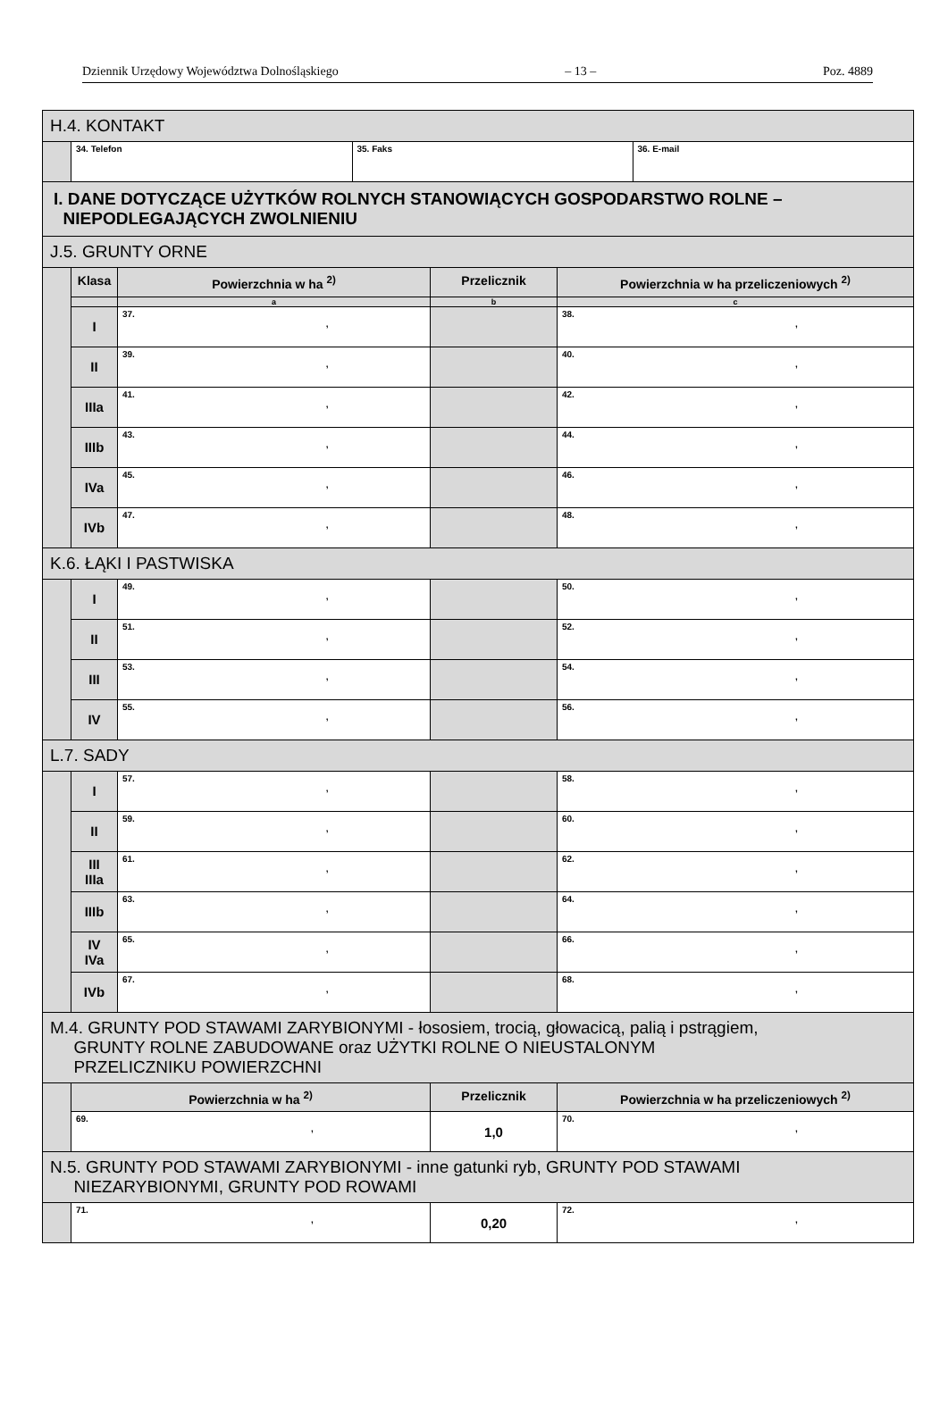Dziennik Urzędowy Województwa Dolnośląskiego – 13 – Poz. 4889
| H.4. KONTAKT | | | | |
| | / 34. Telefon / 35. Faks / 36. E-mail / | | | |
| I. DANE DOTYCZĄCE UŻYTKÓW ROLNYCH STANOWIĄCYCH GOSPODARSTWO ROLNE – NIEPODLEGAJĄCYCH ZWOLNIENIU | | | | |
| J.5. GRUNTY ORNE | | | | |
| | Klasa | Powierzchnia w ha <sup>2)</sup> | Przelicznik | Powierzchnia w ha przeliczeniowych <sup>2)</sup> |
| | | a | b | c |
| | I | 37. , | | 38. , |
| | II | 39. , | | 40. , |
| | IIIa | 41. , | | 42. , |
| | IIIb | 43. , | | 44. , |
| | IVa | 45. , | | 46. , |
| | IVb | 47. , | | 48. , |
| K.6. ŁĄKI I PASTWISKA | | | | |
| | I | 49. , | | 50. , |
| | II | 51. , | | 52. , |
| | III | 53. , | | 54. , |
| | IV | 55. , | | 56. , |
| L.7. SADY | | | | |
| | I | 57. , | | 58. , |
| | II | 59. , | | 60. , |
| | III IIIa | 61. , | | 62. , |
| | IIIb | 63. , | | 64. , |
| | IV IVa | 65. , | | 66. , |
| | IVb | 67. , | | 68. , |
| M.4. GRUNTY POD STAWAMI ZARYBIONYMI - łososiem, trocią, głowacicą, palią i pstrągiem, GRUNTY ROLNE ZABUDOWANE oraz UŻYTKI ROLNE O NIEUSTALONYM PRZELICZNIKU POWIERZCHNI | | | | |
| | Powierzchnia w ha <sup>2)</sup> | | Przelicznik | Powierzchnia w ha przeliczeniowych <sup>2)</sup> |
| | 69. , | | 1,0 | 70. , |
| N.5. GRUNTY POD STAWAMI ZARYBIONYMI - inne gatunki ryb, GRUNTY POD STAWAMI NIEZARYBIONYMI, GRUNTY POD ROWAMI | | | | |
| | 71. , | | 0,20 | 72. , |